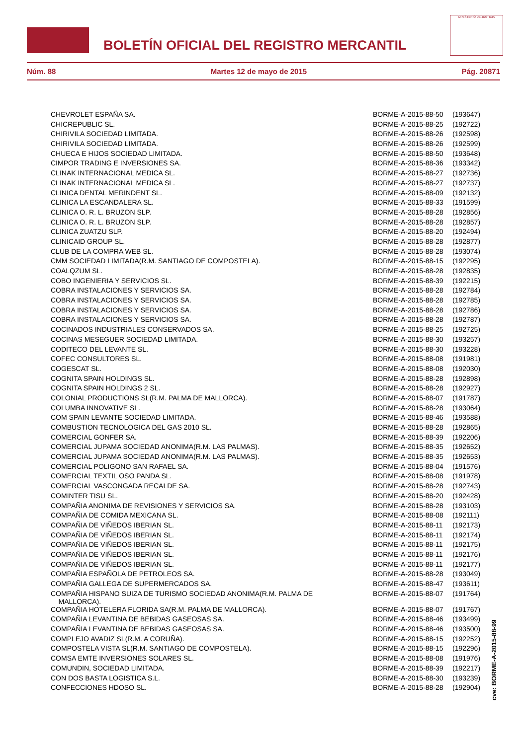BOLETÍN OFICIAL DEL REGISTRO MERCANTIL
MINISTERIO DE JUSTICIA
Núm. 88 Martes 12 de mayo de 2015 Pág. 20871
| CHEVROLET ESPAÑA SA. | BORME-A-2015-88-50 | (193647) |
| CHICREPUBLIC SL. | BORME-A-2015-88-25 | (192722) |
| CHIRIVILA SOCIEDAD LIMITADA. | BORME-A-2015-88-26 | (192598) |
| CHIRIVILA SOCIEDAD LIMITADA. | BORME-A-2015-88-26 | (192599) |
| CHUECA E HIJOS SOCIEDAD LIMITADA. | BORME-A-2015-88-50 | (193648) |
| CIMPOR TRADING E INVERSIONES SA. | BORME-A-2015-88-36 | (193342) |
| CLINAK INTERNACIONAL MEDICA SL. | BORME-A-2015-88-27 | (192736) |
| CLINAK INTERNACIONAL MEDICA SL. | BORME-A-2015-88-27 | (192737) |
| CLINICA DENTAL MERINDENT SL. | BORME-A-2015-88-09 | (192132) |
| CLINICA LA ESCANDALERA SL. | BORME-A-2015-88-33 | (191599) |
| CLINICA O. R. L. BRUZON SLP. | BORME-A-2015-88-28 | (192856) |
| CLINICA O. R. L. BRUZON SLP. | BORME-A-2015-88-28 | (192857) |
| CLINICA ZUATZU SLP. | BORME-A-2015-88-20 | (192494) |
| CLINICAID GROUP SL. | BORME-A-2015-88-28 | (192877) |
| CLUB DE LA COMPRA WEB SL. | BORME-A-2015-88-28 | (193074) |
| CMM SOCIEDAD LIMITADA(R.M. SANTIAGO DE COMPOSTELA). | BORME-A-2015-88-15 | (192295) |
| COALQZUM SL. | BORME-A-2015-88-28 | (192835) |
| COBO INGENIERIA Y SERVICIOS SL. | BORME-A-2015-88-39 | (192215) |
| COBRA INSTALACIONES Y SERVICIOS SA. | BORME-A-2015-88-28 | (192784) |
| COBRA INSTALACIONES Y SERVICIOS SA. | BORME-A-2015-88-28 | (192785) |
| COBRA INSTALACIONES Y SERVICIOS SA. | BORME-A-2015-88-28 | (192786) |
| COBRA INSTALACIONES Y SERVICIOS SA. | BORME-A-2015-88-28 | (192787) |
| COCINADOS INDUSTRIALES CONSERVADOS SA. | BORME-A-2015-88-25 | (192725) |
| COCINAS MESEGUER SOCIEDAD LIMITADA. | BORME-A-2015-88-30 | (193257) |
| CODITECO DEL LEVANTE SL. | BORME-A-2015-88-30 | (193228) |
| COFEC CONSULTORES SL. | BORME-A-2015-88-08 | (191981) |
| COGESCAT SL. | BORME-A-2015-88-08 | (192030) |
| COGNITA SPAIN HOLDINGS SL. | BORME-A-2015-88-28 | (192898) |
| COGNITA SPAIN HOLDINGS 2 SL. | BORME-A-2015-88-28 | (192927) |
| COLONIAL PRODUCTIONS SL(R.M. PALMA DE MALLORCA). | BORME-A-2015-88-07 | (191787) |
| COLUMBA INNOVATIVE SL. | BORME-A-2015-88-28 | (193064) |
| COM SPAIN LEVANTE SOCIEDAD LIMITADA. | BORME-A-2015-88-46 | (193588) |
| COMBUSTION TECNOLOGICA DEL GAS 2010 SL. | BORME-A-2015-88-28 | (192865) |
| COMERCIAL GONFER SA. | BORME-A-2015-88-39 | (192206) |
| COMERCIAL JUPAMA SOCIEDAD ANONIMA(R.M. LAS PALMAS). | BORME-A-2015-88-35 | (192652) |
| COMERCIAL JUPAMA SOCIEDAD ANONIMA(R.M. LAS PALMAS). | BORME-A-2015-88-35 | (192653) |
| COMERCIAL POLIGONO SAN RAFAEL SA. | BORME-A-2015-88-04 | (191576) |
| COMERCIAL TEXTIL OSO PANDA SL. | BORME-A-2015-88-08 | (191978) |
| COMERCIAL VASCONGADA RECALDE SA. | BORME-A-2015-88-28 | (192743) |
| COMINTER TISU SL. | BORME-A-2015-88-20 | (192428) |
| COMPAÑIA ANONIMA DE REVISIONES Y SERVICIOS SA. | BORME-A-2015-88-28 | (193103) |
| COMPAÑIA DE COMIDA MEXICANA SL. | BORME-A-2015-88-08 | (192111) |
| COMPAÑIA DE VIÑEDOS IBERIAN SL. | BORME-A-2015-88-11 | (192173) |
| COMPAÑIA DE VIÑEDOS IBERIAN SL. | BORME-A-2015-88-11 | (192174) |
| COMPAÑIA DE VIÑEDOS IBERIAN SL. | BORME-A-2015-88-11 | (192175) |
| COMPAÑIA DE VIÑEDOS IBERIAN SL. | BORME-A-2015-88-11 | (192176) |
| COMPAÑIA DE VIÑEDOS IBERIAN SL. | BORME-A-2015-88-11 | (192177) |
| COMPAÑIA ESPAÑOLA DE PETROLEOS SA. | BORME-A-2015-88-28 | (193049) |
| COMPAÑIA GALLEGA DE SUPERMERCADOS SA. | BORME-A-2015-88-47 | (193611) |
| COMPAÑIA HISPANO SUIZA DE TURISMO SOCIEDAD ANONIMA(R.M. PALMA DE MALLORCA). | BORME-A-2015-88-07 | (191764) |
| COMPAÑIA HOTELERA FLORIDA SA(R.M. PALMA DE MALLORCA). | BORME-A-2015-88-07 | (191767) |
| COMPAÑIA LEVANTINA DE BEBIDAS GASEOSAS SA. | BORME-A-2015-88-46 | (193499) |
| COMPAÑIA LEVANTINA DE BEBIDAS GASEOSAS SA. | BORME-A-2015-88-46 | (193500) |
| COMPLEJO AVADIZ SL(R.M. A CORUÑA). | BORME-A-2015-88-15 | (192252) |
| COMPOSTELA VISTA SL(R.M. SANTIAGO DE COMPOSTELA). | BORME-A-2015-88-15 | (192296) |
| COMSA EMTE INVERSIONES SOLARES SL. | BORME-A-2015-88-08 | (191976) |
| COMUNDIN, SOCIEDAD LIMITADA. | BORME-A-2015-88-39 | (192217) |
| CON DOS BASTA LOGISTICA S.L. | BORME-A-2015-88-30 | (193239) |
| CONFECCIONES HDOSO SL. | BORME-A-2015-88-28 | (192904) |
cve: BORME-A-2015-88-99